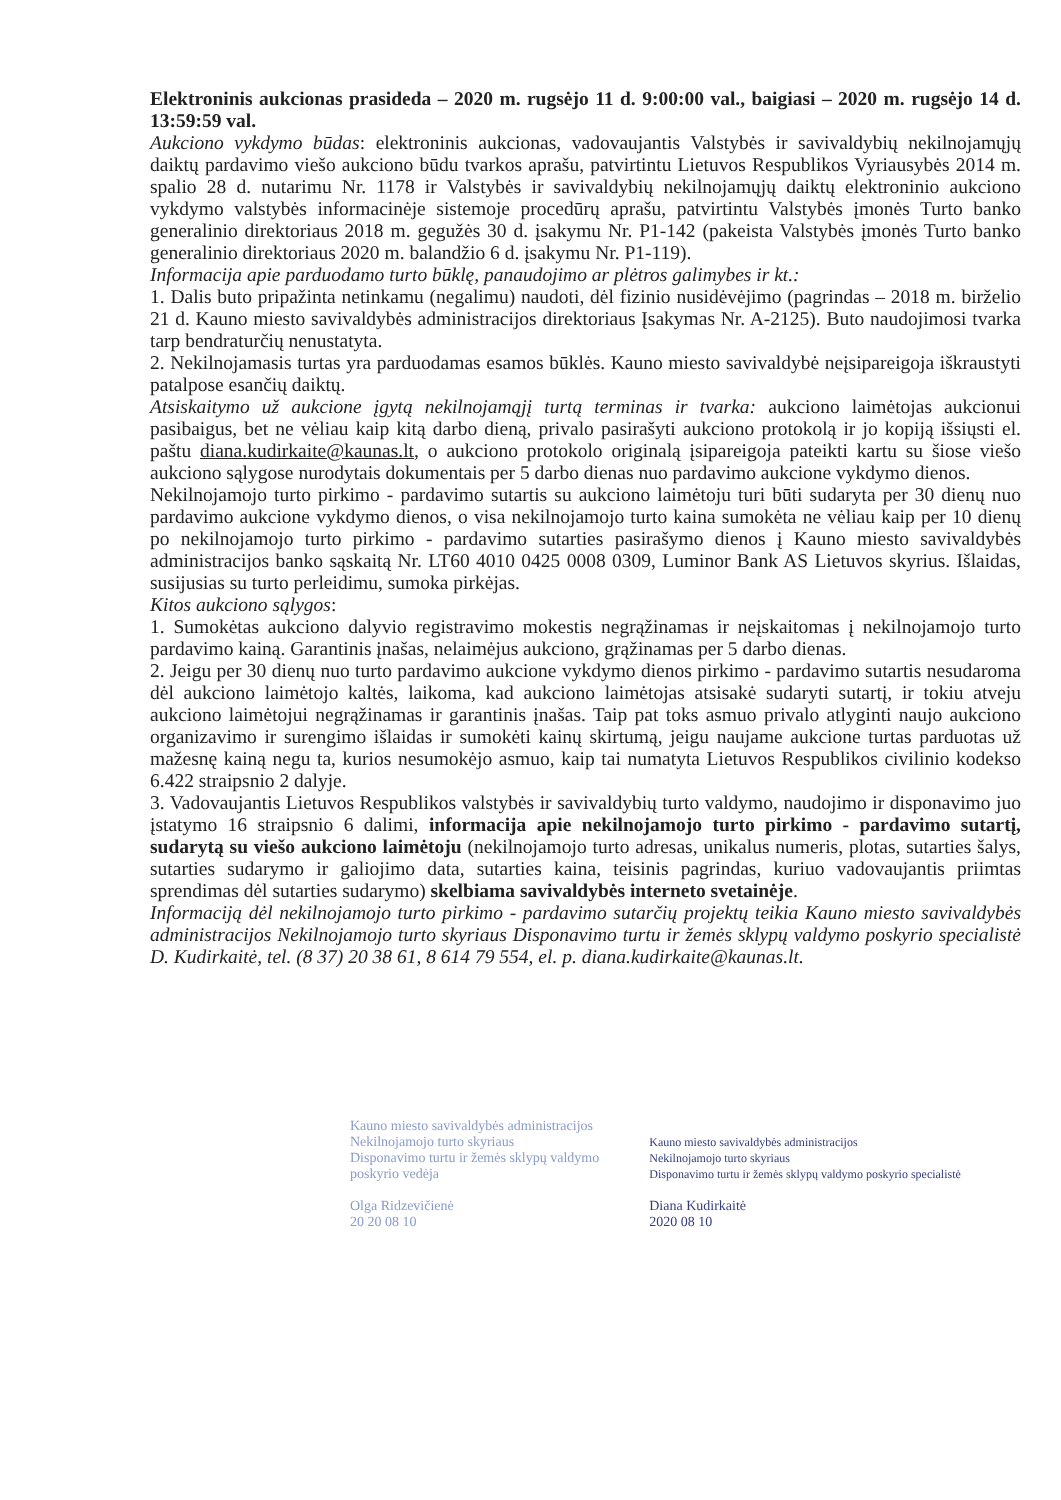Elektroninis aukcionas prasideda – 2020 m. rugsėjo 11 d. 9:00:00 val., baigiasi – 2020 m. rugsėjo 14 d. 13:59:59 val.
Aukciono vykdymo būdas: elektroninis aukcionas, vadovaujantis Valstybės ir savivaldybių nekilnojamųjų daiktų pardavimo viešo aukciono būdu tvarkos aprašu, patvirtintu Lietuvos Respublikos Vyriausybės 2014 m. spalio 28 d. nutarimu Nr. 1178 ir Valstybės ir savivaldybių nekilnojamųjų daiktų elektroninio aukciono vykdymo valstybės informacinėje sistemoje procedūrų aprašu, patvirtintu Valstybės įmonės Turto banko generalinio direktoriaus 2018 m. gegužės 30 d. įsakymu Nr. P1-142 (pakeista Valstybės įmonės Turto banko generalinio direktoriaus 2020 m. balandžio 6 d. įsakymu Nr. P1-119).
Informacija apie parduodamo turto būklę, panaudojimo ar plėtros galimybes ir kt.:
1. Dalis buto pripažinta netinkamu (negalimu) naudoti, dėl fizinio nusidėvėjimo (pagrindas – 2018 m. birželio 21 d. Kauno miesto savivaldybės administracijos direktoriaus Įsakymas Nr. A-2125). Buto naudojimosi tvarka tarp bendraturčių nenustatyta.
2. Nekilnojamasis turtas yra parduodamas esamos būklės. Kauno miesto savivaldybė neįsipareigoja iškraustyti patalpose esančių daiktų.
Atsiskaitymo už aukcione įgytą nekilnojamąjį turtą terminas ir tvarka: aukciono laimėtojas aukcionui pasibaigus, bet ne vėliau kaip kitą darbo dieną, privalo pasirašyti aukciono protokolą ir jo kopiją išsiųsti el. paštu diana.kudirkaite@kaunas.lt, o aukciono protokolo originalą įsipareigoja pateikti kartu su šiose viešo aukciono sąlygose nurodytais dokumentais per 5 darbo dienas nuo pardavimo aukcione vykdymo dienos.
Nekilnojamojo turto pirkimo - pardavimo sutartis su aukciono laimėtoju turi būti sudaryta per 30 dienų nuo pardavimo aukcione vykdymo dienos, o visa nekilnojamojo turto kaina sumokėta ne vėliau kaip per 10 dienų po nekilnojamojo turto pirkimo - pardavimo sutarties pasirašymo dienos į Kauno miesto savivaldybės administracijos banko sąskaitą Nr. LT60 4010 0425 0008 0309, Luminor Bank AS Lietuvos skyrius. Išlaidas, susijusias su turto perleidimu, sumoka pirkėjas.
Kitos aukciono sąlygos:
1. Sumokėtas aukciono dalyvio registravimo mokestis negrąžinamas ir neįskaitomas į nekilnojamojo turto pardavimo kainą. Garantinis įnašas, nelaimėjus aukciono, grąžinamas per 5 darbo dienas.
2. Jeigu per 30 dienų nuo turto pardavimo aukcione vykdymo dienos pirkimo - pardavimo sutartis nesudaroma dėl aukciono laimėtojo kaltės, laikoma, kad aukciono laimėtojas atsisakė sudaryti sutartį, ir tokiu atveju aukciono laimėtojui negrąžinamas ir garantinis įnašas. Taip pat toks asmuo privalo atlyginti naujo aukciono organizavimo ir surengimo išlaidas ir sumokėti kainų skirtumą, jeigu naujame aukcione turtas parduotas už mažesnę kainą negu ta, kurios nesumokėjo asmuo, kaip tai numatyta Lietuvos Respublikos civilinio kodekso 6.422 straipsnio 2 dalyje.
3. Vadovaujantis Lietuvos Respublikos valstybės ir savivaldybių turto valdymo, naudojimo ir disponavimo juo įstatymo 16 straipsnio 6 dalimi, informacija apie nekilnojamojo turto pirkimo - pardavimo sutartį, sudarytą su viešo aukciono laimėtoju (nekilnojamojo turto adresas, unikalus numeris, plotas, sutarties šalys, sutarties sudarymo ir galiojimo data, sutarties kaina, teisinis pagrindas, kuriuo vadovaujantis priimtas sprendimas dėl sutarties sudarymo) skelbiama savivaldybės interneto svetainėje.
Informaciją dėl nekilnojamojo turto pirkimo - pardavimo sutarčių projektų teikia Kauno miesto savivaldybės administracijos Nekilnojamojo turto skyriaus Disponavimo turtu ir žemės sklypų valdymo poskyrio specialistė D. Kudirkaitė, tel. (8 37) 20 38 61, 8 614 79 554, el. p. diana.kudirkaite@kaunas.lt.
Kauno miesto savivaldybės administracijos
Nekilnojamojo turto skyriaus
Disponavimo turtu ir žemės sklypų valdymo
poskyrio vedėja
Olga Ridzevičienė
20 20 08 10
Kauno miesto savivaldybės administracijos
Nekilnojamojo turto skyriaus
Disponavimo turtu ir žemės sklypų valdymo poskyrio specialistė
Diana Kudirkaitė
2020 08 10